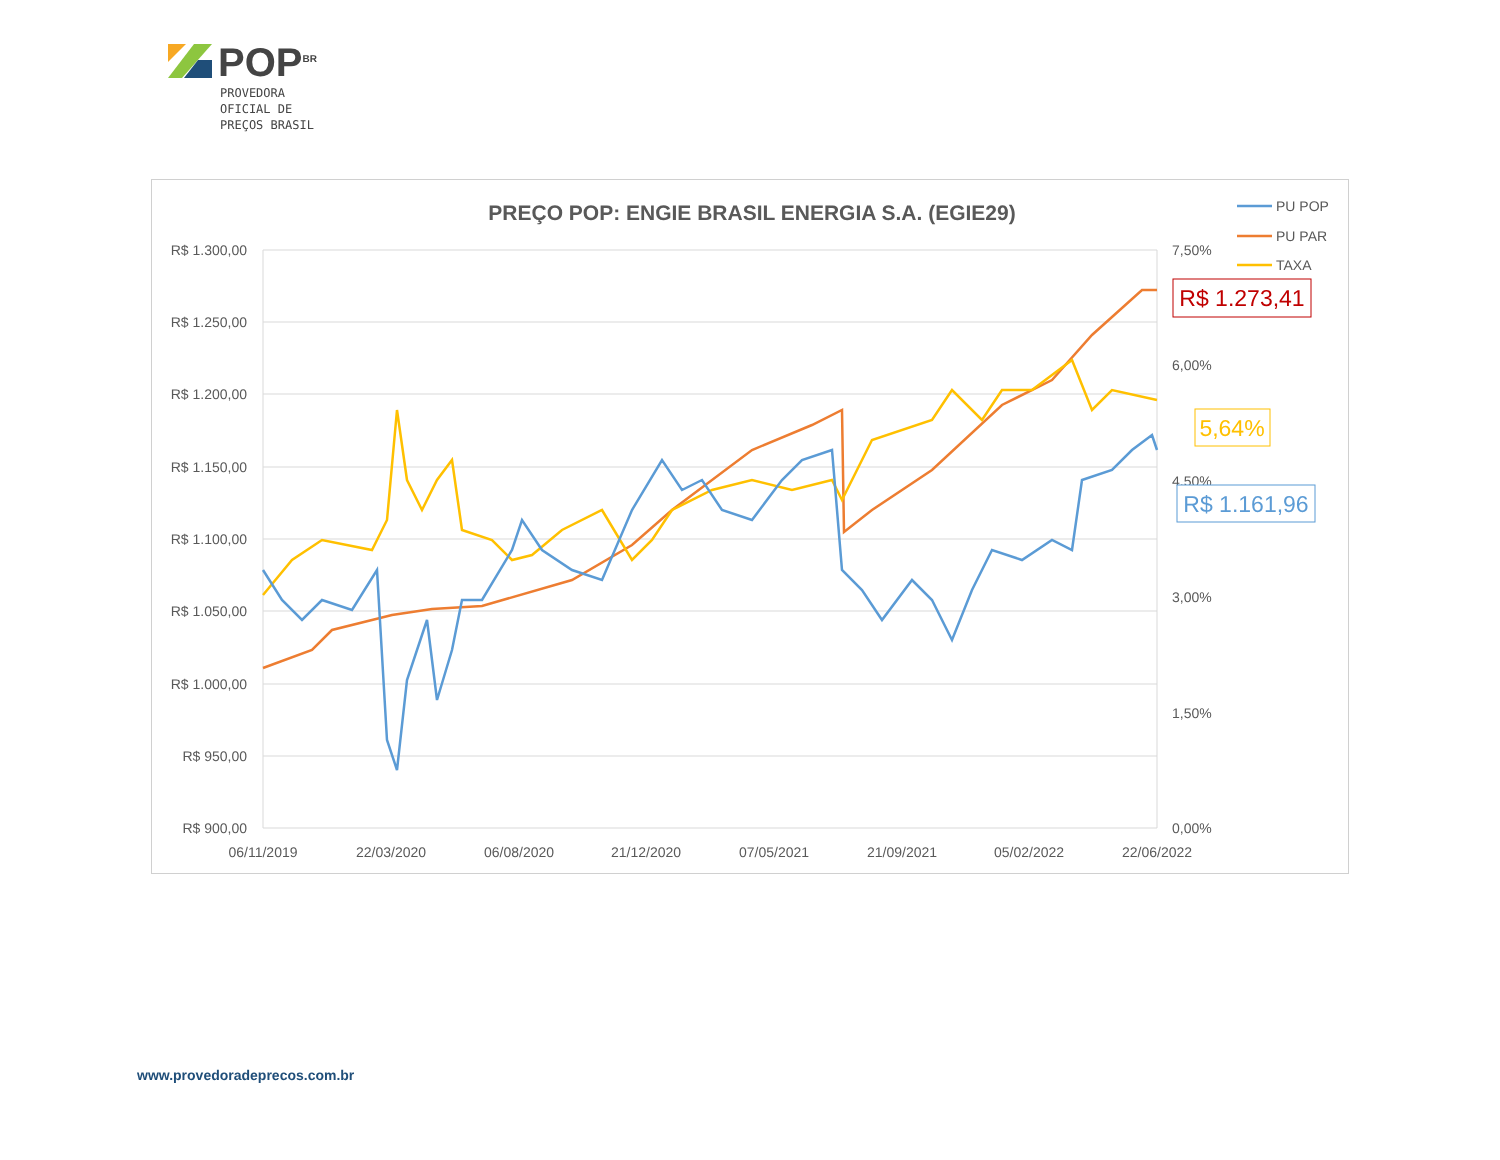POP<sup>BR</sup>
PROVEDORA
OFICIAL DE
PREÇOS BRASIL
PREÇO POP: ENGIE BRASIL ENERGIA S.A. (EGIE29)
R$ 1.300,00
R$ 1.250,00
R$ 1.200,00
R$ 1.150,00
R$ 1.100,00
R$ 1.050,00
R$ 1.000,00
R$ 950,00
R$ 900,00
7,50%
6,00%
4,50%
3,00%
1,50%
0,00%
06/11/2019
22/03/2020
06/08/2020
21/12/2020
07/05/2021
21/09/2021
05/02/2022
22/06/2022
PU POP
PU PAR
TAXA
R$ 1.273,41
5,64%
R$ 1.161,96
www.provedoradeprecos.com.br